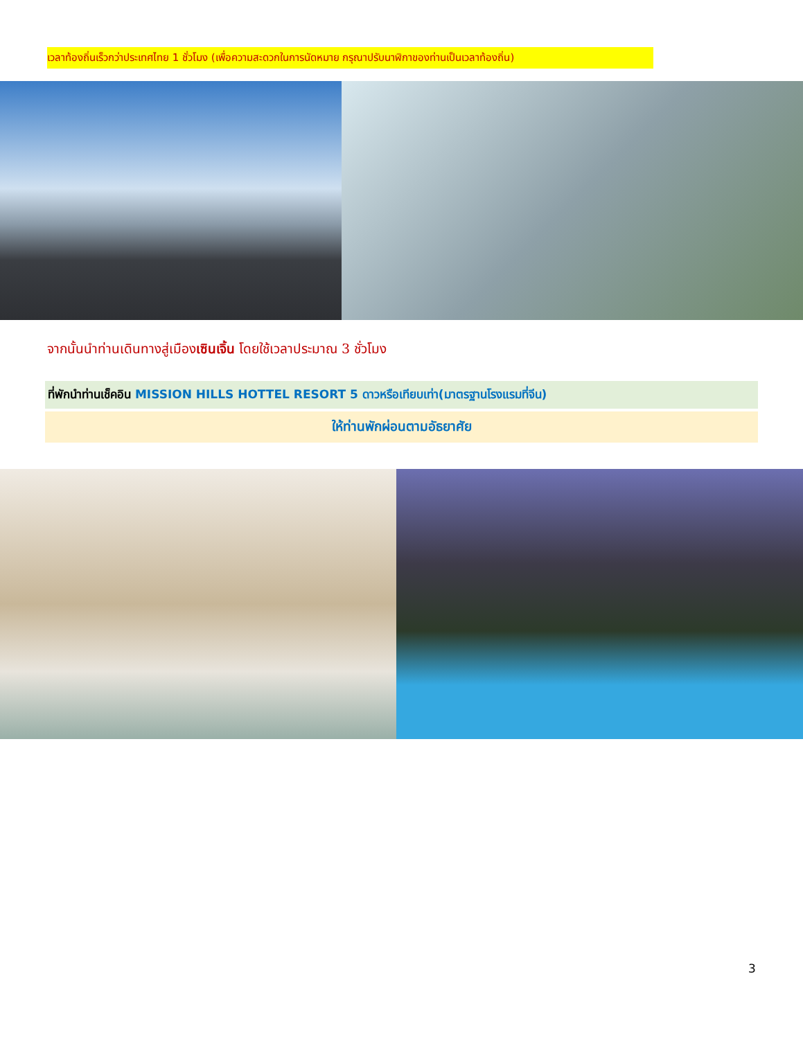เวลาท้องถิ่นเร็วกว่าประเทศไทย 1 ชั่วโมง (เพื่อความสะดวกในการนัดหมาย กรุณาปรับนาฬิกาของท่านเป็นเวลาท้องถิ่น)
จากนั้นนำท่านเดินทางสู่เมืองเซินเจิ้น โดยใช้เวลาประมาณ 3 ชั่วโมง
ที่พักนำท่านเช็คอิน MISSION HILLS HOTTEL RESORT 5 ดาวหรือเทียบเท่า(มาตรฐานโรงแรมที่จีน)
ให้ท่านพักผ่อนตามอัธยาศัย
3